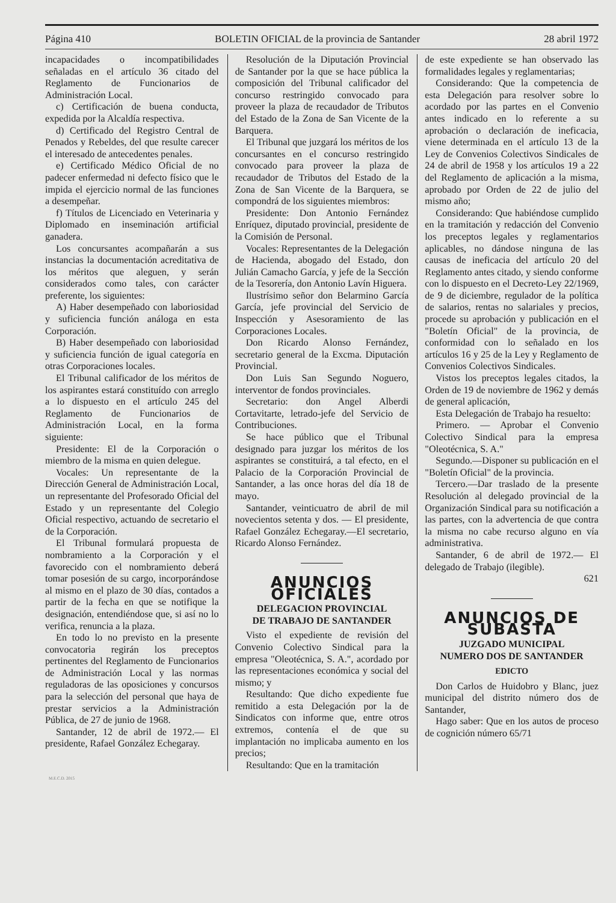Página 410 BOLETIN OFICIAL de la provincia de Santander 28 abril 1972
incapacidades o incompatibilidades señaladas en el artículo 36 citado del Reglamento de Funcionarios de Administración Local.
c) Certificación de buena conducta, expedida por la Alcaldía respectiva.
d) Certificado del Registro Central de Penados y Rebeldes, del que resulte carecer el interesado de antecedentes penales.
e) Certificado Médico Oficial de no padecer enfermedad ni defecto físico que le impida el ejercicio normal de las funciones a desempeñar.
f) Títulos de Licenciado en Veterinaria y Diplomado en inseminación artificial ganadera.
Los concursantes acompañarán a sus instancias la documentación acreditativa de los méritos que aleguen, y serán considerados como tales, con carácter preferente, los siguientes:
A) Haber desempeñado con laboriosidad y suficiencia función análoga en esta Corporación.
B) Haber desempeñado con laboriosidad y suficiencia función de igual categoría en otras Corporaciones locales.
El Tribunal calificador de los méritos de los aspirantes estará constituído con arreglo a lo dispuesto en el artículo 245 del Reglamento de Funcionarios de Administración Local, en la forma siguiente:
Presidente: El de la Corporación o miembro de la misma en quien delegue.
Vocales: Un representante de la Dirección General de Administración Local, un representante del Profesorado Oficial del Estado y un representante del Colegio Oficial respectivo, actuando de secretario el de la Corporación.
El Tribunal formulará propuesta de nombramiento a la Corporación y el favorecido con el nombramiento deberá tomar posesión de su cargo, incorporándose al mismo en el plazo de 30 días, contados a partir de la fecha en que se notifique la designación, entendiéndose que, si así no lo verifica, renuncia a la plaza.
En todo lo no previsto en la presente convocatoria regirán los preceptos pertinentes del Reglamento de Funcionarios de Administración Local y las normas reguladoras de las oposiciones y concursos para la selección del personal que haya de prestar servicios a la Administración Pública, de 27 de junio de 1968.
Santander, 12 de abril de 1972.— El presidente, Rafael González Echegaray.
Resolución de la Diputación Provincial de Santander por la que se hace pública la composición del Tribunal calificador del concurso restringido convocado para proveer la plaza de recaudador de Tributos del Estado de la Zona de San Vicente de la Barquera.
El Tribunal que juzgará los méritos de los concursantes en el concurso restringido convocado para proveer la plaza de recaudador de Tributos del Estado de la Zona de San Vicente de la Barquera, se compondrá de los siguientes miembros:
Presidente: Don Antonio Fernández Enríquez, diputado provincial, presidente de la Comisión de Personal.
Vocales: Representantes de la Delegación de Hacienda, abogado del Estado, don Julián Camacho García, y jefe de la Sección de la Tesorería, don Antonio Lavín Higuera.
Ilustrísimo señor don Belarmino García García, jefe provincial del Servicio de Inspección y Asesoramiento de las Corporaciones Locales.
Don Ricardo Alonso Fernández, secretario general de la Excma. Diputación Provincial.
Don Luis San Segundo Noguero, interventor de fondos provinciales.
Secretario: don Angel Alberdi Cortavitarte, letrado-jefe del Servicio de Contribuciones.
Se hace público que el Tribunal designado para juzgar los méritos de los aspirantes se constituirá, a tal efecto, en el Palacio de la Corporación Provincial de Santander, a las once horas del día 18 de mayo.
Santander, veinticuatro de abril de mil novecientos setenta y dos. — El presidente, Rafael González Echegaray.—El secretario, Ricardo Alonso Fernández.
ANUNCIOS OFICIALES
DELEGACION PROVINCIAL
DE TRABAJO DE SANTANDER
Visto el expediente de revisión del Convenio Colectivo Sindical para la empresa "Oleotécnica, S. A.", acordado por las representaciones económica y social del mismo; y
Resultando: Que dicho expediente fue remitido a esta Delegación por la de Sindicatos con informe que, entre otros extremos, contenía el de que su implantación no implicaba aumento en los precios;
Resultando: Que en la tramitación
de este expediente se han observado las formalidades legales y reglamentarias;
Considerando: Que la competencia de esta Delegación para resolver sobre lo acordado por las partes en el Convenio antes indicado en lo referente a su aprobación o declaración de ineficacia, viene determinada en el artículo 13 de la Ley de Convenios Colectivos Sindicales de 24 de abril de 1958 y los artículos 19 a 22 del Reglamento de aplicación a la misma, aprobado por Orden de 22 de julio del mismo año;
Considerando: Que habiéndose cumplido en la tramitación y redacción del Convenio los preceptos legales y reglamentarios aplicables, no dándose ninguna de las causas de ineficacia del artículo 20 del Reglamento antes citado, y siendo conforme con lo dispuesto en el Decreto-Ley 22/1969, de 9 de diciembre, regulador de la política de salarios, rentas no salariales y precios, procede su aprobación y publicación en el "Boletín Oficial" de la provincia, de conformidad con lo señalado en los artículos 16 y 25 de la Ley y Reglamento de Convenios Colectivos Sindicales.
Vistos los preceptos legales citados, la Orden de 19 de noviembre de 1962 y demás de general aplicación,
Esta Delegación de Trabajo ha resuelto:
Primero. — Aprobar el Convenio Colectivo Sindical para la empresa "Oleotécnica, S. A."
Segundo.—Disponer su publicación en el "Boletín Oficial" de la provincia.
Tercero.—Dar traslado de la presente Resolución al delegado provincial de la Organización Sindical para su notificación a las partes, con la advertencia de que contra la misma no cabe recurso alguno en vía administrativa.
Santander, 6 de abril de 1972.— El delegado de Trabajo (ilegible).
621
ANUNCIOS DE SUBASTA
JUZGADO MUNICIPAL
NUMERO DOS DE SANTANDER
EDICTO
Don Carlos de Huidobro y Blanc, juez municipal del distrito número dos de Santander,
Hago saber: Que en los autos de proceso de cognición número 65/71
M.E.C.D. 2015